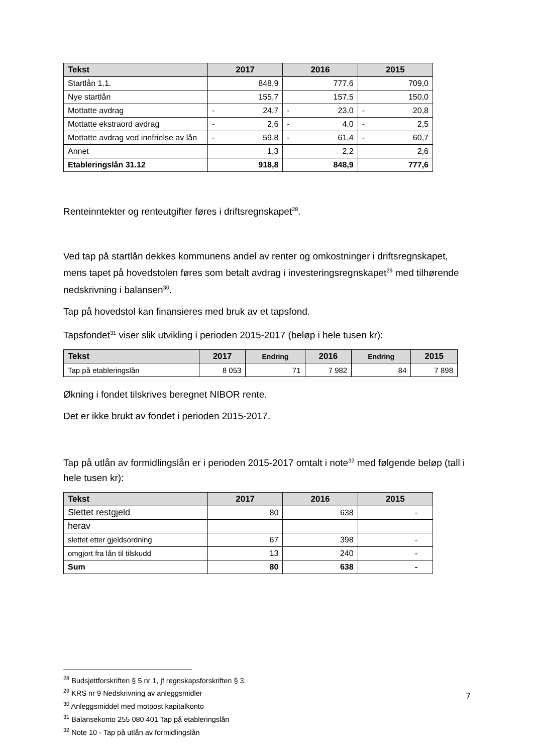| Tekst | 2017 | 2016 | 2015 |
| --- | --- | --- | --- |
| Startlån 1.1. | 848,9 | 777,6 | 709,0 |
| Nye startlån | 155,7 | 157,5 | 150,0 |
| Mottatte avdrag | - 24,7 | - 23,0 | - 20,8 |
| Mottatte ekstraord avdrag | - 2,6 | - 4,0 | - 2,5 |
| Mottatte avdrag ved innfrielse av lån | - 59,8 | - 61,4 | - 60,7 |
| Annet | 1,3 | 2,2 | 2,6 |
| Etableringslån 31.12 | 918,8 | 848,9 | 777,6 |
Renteinntekter og renteutgifter føres i driftsregnskapet<sup>28</sup>.
Ved tap på startlån dekkes kommunens andel av renter og omkostninger i driftsregnskapet, mens tapet på hovedstolen føres som betalt avdrag i investeringsregnskapet<sup>29</sup> med tilhørende nedskrivning i balansen<sup>30</sup>.
Tap på hovedstol kan finansieres med bruk av et tapsfond.
Tapsfondet<sup>31</sup> viser slik utvikling i perioden 2015-2017 (beløp i hele tusen kr):
| Tekst | 2017 | Endring | 2016 | Endring | 2015 |
| --- | --- | --- | --- | --- | --- |
| Tap på etableringslån | 8 053 | 71 | 7 982 | 84 | 7 898 |
Økning i fondet tilskrives beregnet NIBOR rente.
Det er ikke brukt av fondet i perioden 2015-2017.
Tap på utlån av formidlingslån er i perioden 2015-2017 omtalt i note<sup>32</sup> med følgende beløp (tall i hele tusen kr):
| Tekst | 2017 | 2016 | 2015 |
| --- | --- | --- | --- |
| Slettet restgjeld | 80 | 638 | - |
| herav | | | |
| slettet etter gjeldsordning | 67 | 398 | - |
| omgjort fra lån til tilskudd | 13 | 240 | - |
| Sum | 80 | 638 | - |
<sup>28</sup> Budsjettforskriften § 5 nr 1, jf regnskapsforskriften § 3.
<sup>29</sup> KRS nr 9 Nedskrivning av anleggsmidler
<sup>30</sup> Anleggsmiddel med motpost kapitalkonto
<sup>31</sup> Balansekonto 255 080 401 Tap på etableringslån
<sup>32</sup> Note 10 - Tap på utlån av formidlingslån
7